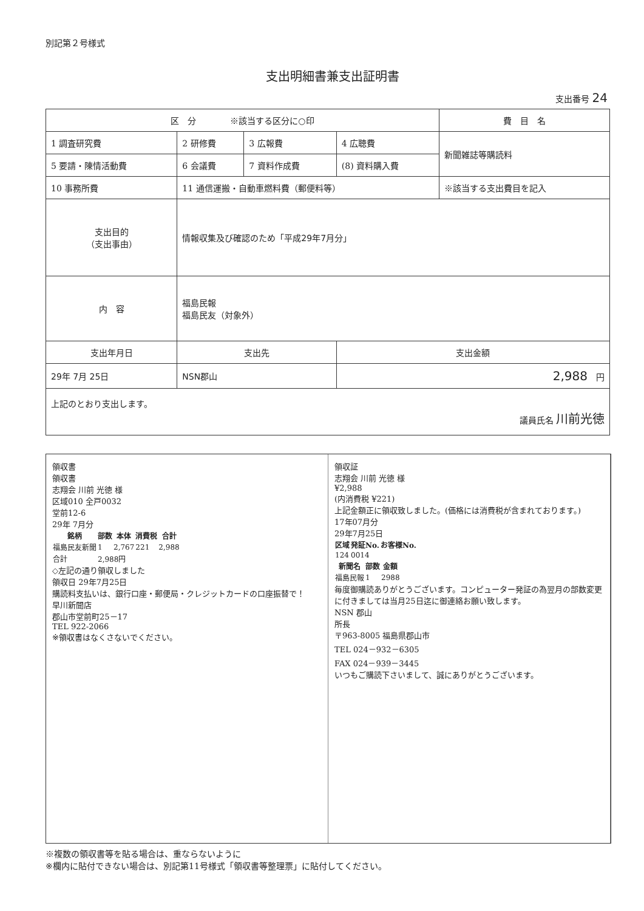別記第２号様式
支出明細書兼支出証明書
支出番号 24
| 区 分 ※該当する区分に○印 | | | | 費 目 名 |
| 1 調査研究費 | 2 研修費 | 3 広報費 | 4 広聴費 | 新聞雑誌等購読料 |
| 5 要請・陳情活動費 | 6 会議費 | 7 資料作成費 | (8) 資料購入費 | |
| 10 事務所費 | 11 通信運搬・自動車燃料費（郵便料等） | | | ※該当する支出費目を記入 |
| 支出目的 （支出事由） | 情報収集及び確認のため「平成29年7月分」 | | | |
| 内 容 | 福島民報 福島民友（対象外） | | | |
| 支出年月日 | 支出先 | | 支出金額 | |
| 29年 7月 25日 | NSN郡山 | | 2,988 円 | |
| 上記のとおり支出します。 議員氏名 川前光徳 | | | | |
領収書
領収書
志翔会 川前 光徳 様
区域010 全戸0032
堂前12-6
29年 7月分
| 銘柄 | 部数 | 本体 | 消費税 | 合計 |
| --- | --- | --- | --- | --- |
| 福島民友新聞 | 1 | 2,767 | 221 | 2,988 |
| 合計 | 2,988円 | | | |
◇左記の通り領収しました
領収日 29年7月25日
購読料支払いは、銀行口座・郵便局・クレジットカードの口座振替で！
早川新聞店
郡山市堂前町25－17
TEL 922-2066
※領収書はなくさないでください。
領収証
志翔会 川前 光徳 様
¥2,988
(内消費税 ¥221)
上記金額正に領収致しました。(価格には消費税が含まれております。)
17年07月分
29年7月25日
| 区域 | 発証No. | お客様No. |
| --- | --- | --- |
| 124 | 0014 | |
| 新聞名 | 部数 | 金額 |
| --- | --- | --- |
| 福島民報 | 1 | 2988 |
毎度御購読ありがとうございます。コンピューター発証の為翌月の部数変更に付きましては当月25日迄に御連絡お願い致します。
NSN 郡山
所長
〒963-8005 福島県郡山市
TEL 024－932－6305
FAX 024－939－3445
いつもご購読下さいまして、誠にありがとうございます。
※複数の領収書等を貼る場合は、重ならないように
※欄内に貼付できない場合は、別記第11号様式「領収書等整理票」に貼付してください。